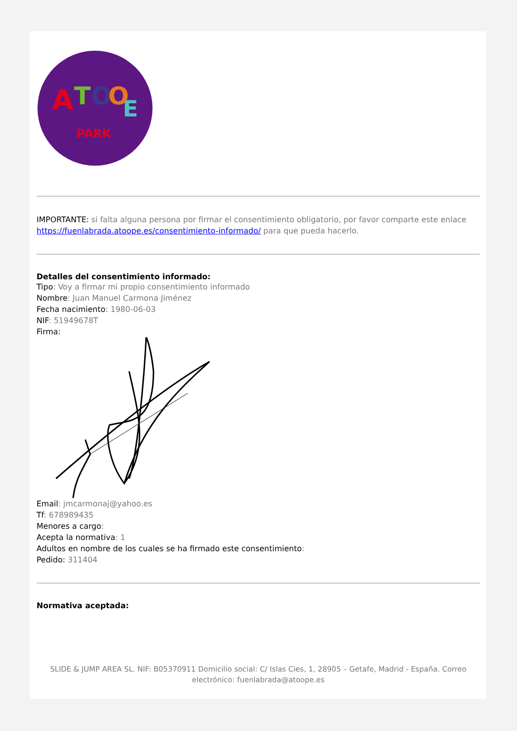A
T
O
O
E
PARK
IMPORTANTE: si falta alguna persona por firmar el consentimiento obligatorio, por favor comparte este enlace https://fuenlabrada.atoope.es/consentimiento-informado/ para que pueda hacerlo.
Detalles del consentimiento informado:
Tipo: Voy a firmar mi propio consentimiento informado
Nombre: Juan Manuel Carmona Jiménez
Fecha nacimiento: 1980-06-03
NIF: 51949678T
Firma:
Email: jmcarmonaj@yahoo.es
Tf: 678989435
Menores a cargo:
Acepta la normativa: 1
Adultos en nombre de los cuales se ha firmado este consentimiento:
Pedido: 311404
Normativa aceptada:
SLIDE & JUMP AREA SL. NIF: B05370911 Domicilio social: C/ Islas Cies, 1, 28905 – Getafe, Madrid - España. Correo electrónico: fuenlabrada@atoope.es